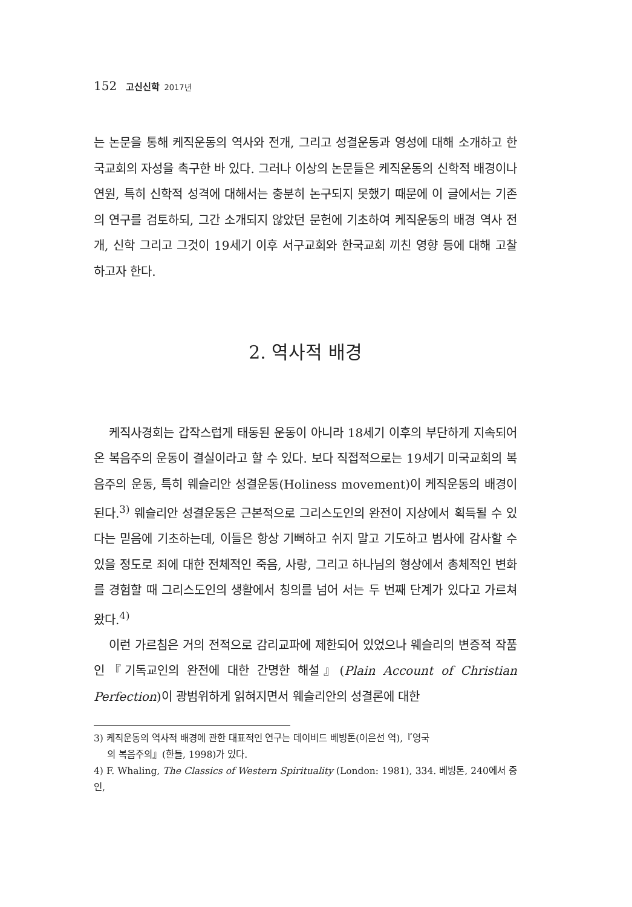152 고신신학 2017년
는 논문을 통해 케직운동의 역사와 전개, 그리고 성결운동과 영성에 대해 소개하고 한국교회의 자성을 촉구한 바 있다. 그러나 이상의 논문들은 케직운동의 신학적 배경이나 연원, 특히 신학적 성격에 대해서는 충분히 논구되지 못했기 때문에 이 글에서는 기존의 연구를 검토하되, 그간 소개되지 않았던 문헌에 기초하여 케직운동의 배경 역사 전개, 신학 그리고 그것이 19세기 이후 서구교회와 한국교회 끼친 영향 등에 대해 고찰하고자 한다.
2. 역사적 배경
케직사경회는 갑작스럽게 태동된 운동이 아니라 18세기 이후의 부단하게 지속되어 온 복음주의 운동이 결실이라고 할 수 있다. 보다 직접적으로는 19세기 미국교회의 복음주의 운동, 특히 웨슬리안 성결운동(Holiness movement)이 케직운동의 배경이 된다.<sup>3)</sup> 웨슬리안 성결운동은 근본적으로 그리스도인의 완전이 지상에서 획득될 수 있다는 믿음에 기초하는데, 이들은 항상 기뻐하고 쉬지 말고 기도하고 범사에 감사할 수 있을 정도로 죄에 대한 전체적인 죽음, 사랑, 그리고 하나님의 형상에서 총체적인 변화를 경험할 때 그리스도인의 생활에서 칭의를 넘어 서는 두 번째 단계가 있다고 가르쳐 왔다.<sup>4)</sup>
이런 가르침은 거의 전적으로 감리교파에 제한되어 있었으나 웨슬리의 변증적 작품인『기독교인의 완전에 대한 간명한 해설』(Plain Account of Christian Perfection)이 광범위하게 읽혀지면서 웨슬리안의 성결론에 대한
3) 케직운동의 역사적 배경에 관한 대표적인 연구는 데이비드 베빙톤(이은선 역),『영국
의 복음주의』(한들, 1998)가 있다.
4) F. Whaling, The Classics of Western Spirituality (London: 1981), 334. 베빙톤, 240에서 중인,